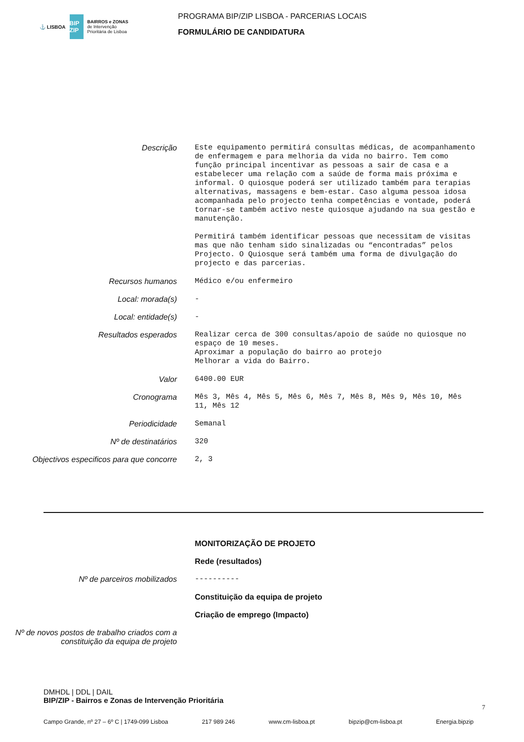⚓ LISBOA BIP ZIP BAIRROS e ZONAS
de Intervenção
Prioritária de Lisboa
PROGRAMA BIP/ZIP LISBOA - PARCERIAS LOCAIS
FORMULÁRIO DE CANDIDATURA
Descrição
Este equipamento permitirá consultas médicas, de acompanhamento de enfermagem e para melhoria da vida no bairro. Tem como função principal incentivar as pessoas a sair de casa e a estabelecer uma relação com a saúde de forma mais próxima e informal. O quiosque poderá ser utilizado também para terapias alternativas, massagens e bem-estar. Caso alguma pessoa idosa acompanhada pelo projecto tenha competências e vontade, poderá tornar-se também activo neste quiosque ajudando na sua gestão e manutenção. Permitirá também identificar pessoas que necessitam de visitas mas que não tenham sido sinalizadas ou “encontradas” pelos Projecto. O Quiosque será também uma forma de divulgação do projecto e das parcerias.
Recursos humanos
Médico e/ou enfermeiro
Local: morada(s)
-
Local: entidade(s)
-
Resultados esperados
Realizar cerca de 300 consultas/apoio de saúde no quiosque no espaço de 10 meses. Aproximar a população do bairro ao protejo Melhorar a vida do Bairro.
Valor
6400.00 EUR
Cronograma
Mês 3, Mês 4, Mês 5, Mês 6, Mês 7, Mês 8, Mês 9, Mês 10, Mês 11, Mês 12
Periodicidade
Semanal
Nº de destinatários
320
Objectivos especificos para que concorre
2, 3
MONITORIZAÇÃO DE PROJETO
Rede (resultados)
Nº de parceiros mobilizados
----------
Constituição da equipa de projeto
Criação de emprego (Impacto)
Nº de novos postos de trabalho criados com a constituição da equipa de projeto
DMHDL | DDL | DAIL
BIP/ZIP - Bairros e Zonas de Intervenção Prioritária
7
Campo Grande, nº 27 – 6º C | 1749-099 Lisboa 217 989 246 www.cm-lisboa.pt bipzip@cm-lisboa.pt Energia.bipzip